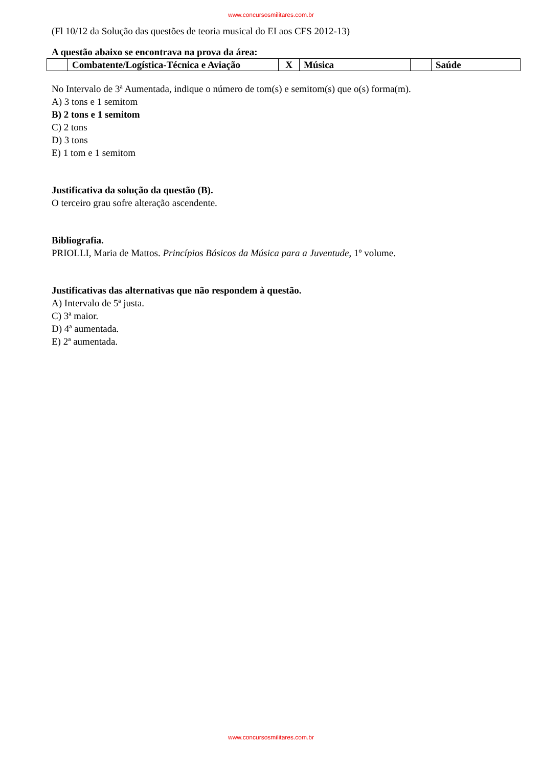www.concursosmilitares.com.br
(Fl 10/12 da Solução das questões de teoria musical do EI aos CFS 2012-13)
A questão abaixo se encontrava na prova da área:
| | Combatente/Logística-Técnica e Aviação | X | Música | | Saúde |
No Intervalo de 3ª Aumentada, indique o número de tom(s) e semitom(s) que o(s) forma(m).
A) 3 tons e 1 semitom
B) 2 tons e 1 semitom
C) 2 tons
D) 3 tons
E) 1 tom e 1 semitom
Justificativa da solução da questão (B).
O terceiro grau sofre alteração ascendente.
Bibliografia.
PRIOLLI, Maria de Mattos. Princípios Básicos da Música para a Juventude, 1º volume.
Justificativas das alternativas que não respondem à questão.
A) Intervalo de 5ª justa.
C) 3ª maior.
D) 4ª aumentada.
E) 2ª aumentada.
www.concursosmilitares.com.br